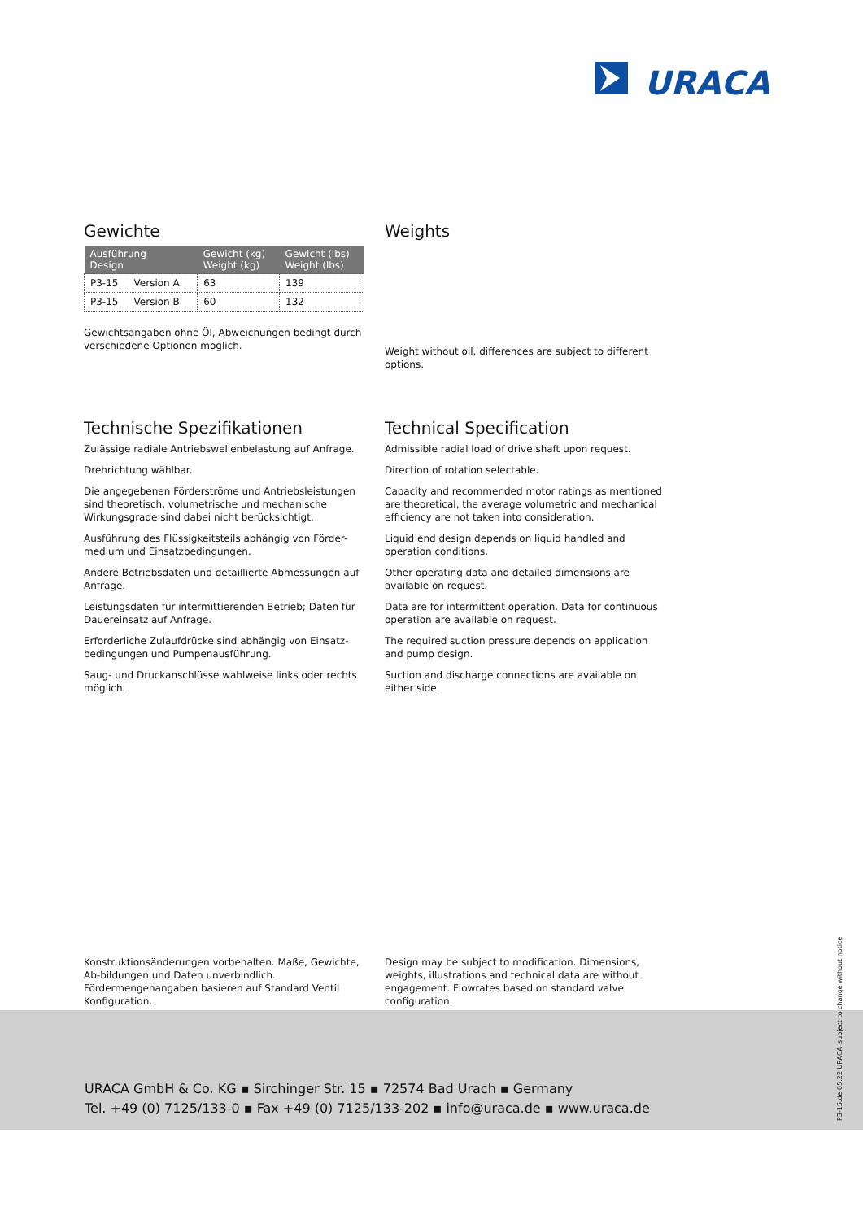URACA
Gewichte
| Ausführung Design | Gewicht (kg) Weight (kg) | Gewicht (lbs) Weight (lbs) |
| --- | --- | --- |
| P3-15 Version A | 63 | 139 |
| P3-15 Version B | 60 | 132 |
Gewichtsangaben ohne Öl, Abweichungen bedingt durch verschiedene Optionen möglich.
Weights
Weight without oil, differences are subject to different options.
Technische Spezifikationen
Zulässige radiale Antriebswellenbelastung auf Anfrage.
Drehrichtung wählbar.
Die angegebenen Förderströme und Antriebsleistungen sind theoretisch, volumetrische und mechanische Wirkungsgrade sind dabei nicht berücksichtigt.
Ausführung des Flüssigkeitsteils abhängig von Förder-medium und Einsatzbedingungen.
Andere Betriebsdaten und detaillierte Abmessungen auf Anfrage.
Leistungsdaten für intermittierenden Betrieb; Daten für Dauereinsatz auf Anfrage.
Erforderliche Zulaufdrücke sind abhängig von Einsatz-bedingungen und Pumpenausführung.
Saug- und Druckanschlüsse wahlweise links oder rechts möglich.
Technical Specification
Admissible radial load of drive shaft upon request.
Direction of rotation selectable.
Capacity and recommended motor ratings as mentioned are theoretical, the average volumetric and mechanical efficiency are not taken into consideration.
Liquid end design depends on liquid handled and operation conditions.
Other operating data and detailed dimensions are available on request.
Data are for intermittent operation. Data for continuous operation are available on request.
The required suction pressure depends on application and pump design.
Suction and discharge connections are available on either side.
Konstruktionsänderungen vorbehalten. Maße, Gewichte, Ab-bildungen und Daten unverbindlich. Fördermengenangaben basieren auf Standard Ventil Konfiguration.
Design may be subject to modification. Dimensions, weights, illustrations and technical data are without engagement. Flowrates based on standard valve configuration.
URACA GmbH & Co. KG ▪ Sirchinger Str. 15 ▪ 72574 Bad Urach ▪ Germany
Tel. +49 (0) 7125/133-0 ▪ Fax +49 (0) 7125/133-202 ▪ info@uraca.de ▪ www.uraca.de
P3-15.de 05.22 URACA_subject to change without notice